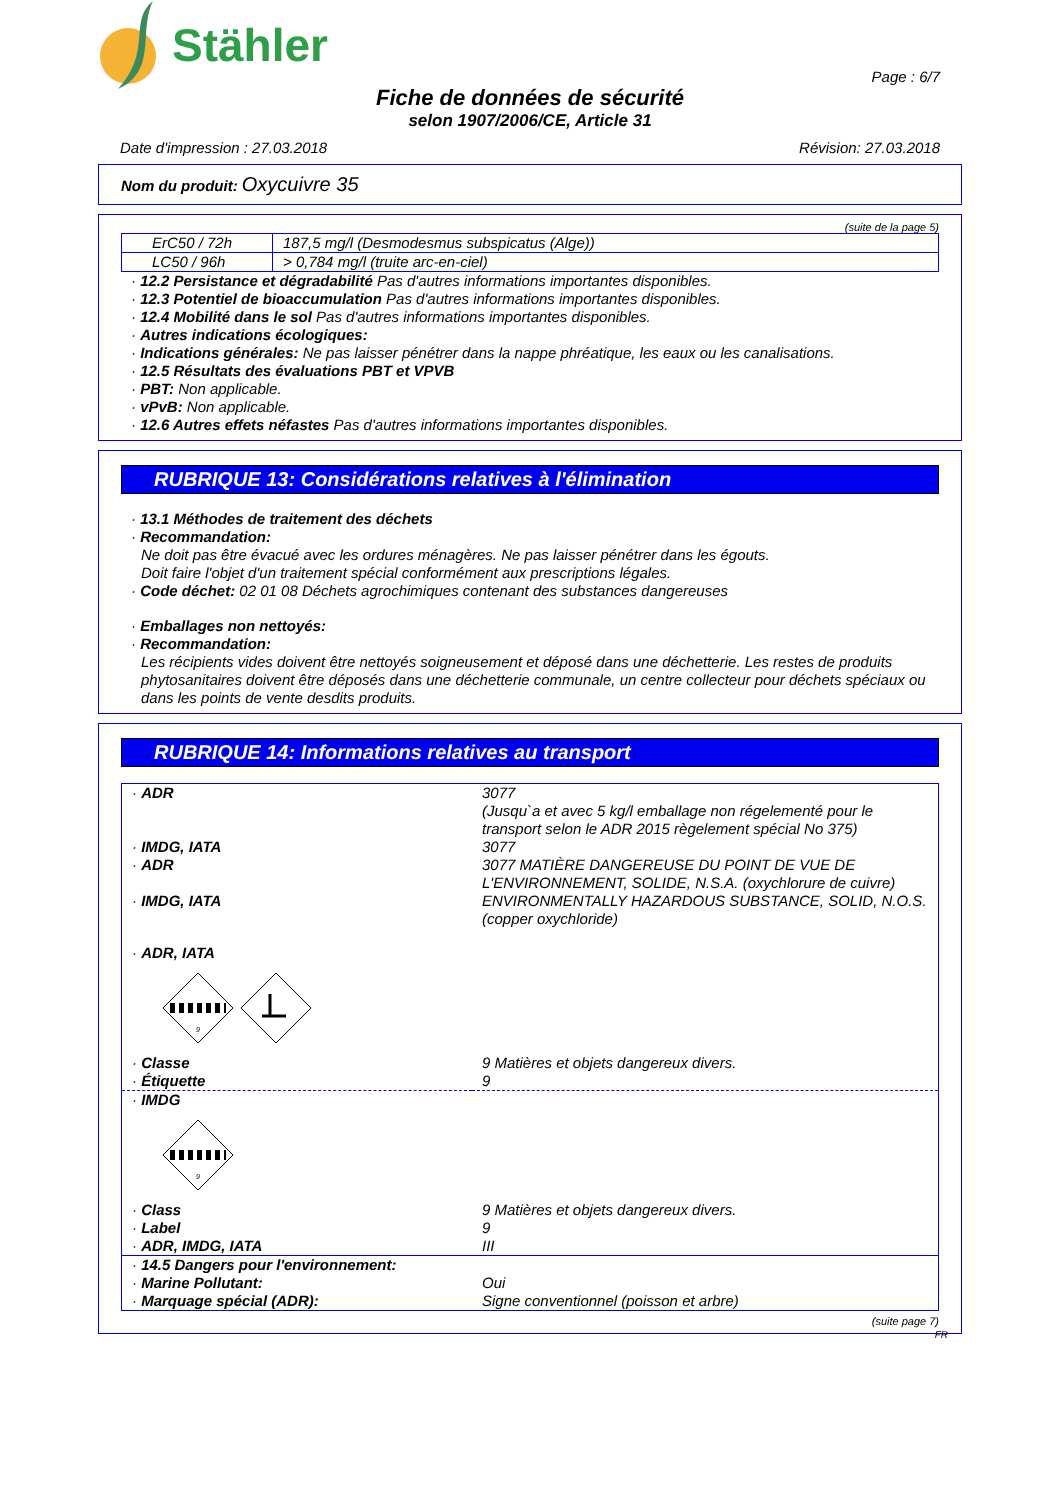Stähler
Page : 6/7
Fiche de données de sécurité
selon 1907/2006/CE, Article 31
Date d'impression : 27.03.2018 Révision: 27.03.2018
Nom du produit: Oxycuivre 35
(suite de la page 5)
| ErC50 / 72h | 187,5 mg/l (Desmodesmus subspicatus (Alge)) |
| LC50 / 96h | > 0,784 mg/l (truite arc-en-ciel) |
· 12.2 Persistance et dégradabilité Pas d'autres informations importantes disponibles.
· 12.3 Potentiel de bioaccumulation Pas d'autres informations importantes disponibles.
· 12.4 Mobilité dans le sol Pas d'autres informations importantes disponibles.
· Autres indications écologiques:
· Indications générales: Ne pas laisser pénétrer dans la nappe phréatique, les eaux ou les canalisations.
· 12.5 Résultats des évaluations PBT et VPVB
· PBT: Non applicable.
· vPvB: Non applicable.
· 12.6 Autres effets néfastes Pas d'autres informations importantes disponibles.
RUBRIQUE 13: Considérations relatives à l'élimination
· 13.1 Méthodes de traitement des déchets
· Recommandation:
Ne doit pas être évacué avec les ordures ménagères. Ne pas laisser pénétrer dans les égouts.
Doit faire l'objet d'un traitement spécial conformément aux prescriptions légales.
· Code déchet: 02 01 08 Déchets agrochimiques contenant des substances dangereuses
· Emballages non nettoyés:
· Recommandation:
Les récipients vides doivent être nettoyés soigneusement et déposé dans une déchetterie. Les restes de produits phytosanitaires doivent être déposés dans une déchetterie communale, un centre collecteur pour déchets spéciaux ou dans les points de vente desdits produits.
RUBRIQUE 14: Informations relatives au transport
| · ADR | 3077 (Jusqu`a et avec 5 kg/l emballage non régelementé pour le transport selon le ADR 2015 règelement spécial No 375) |
| · IMDG, IATA | 3077 |
| · ADR | 3077 MATIÈRE DANGEREUSE DU POINT DE VUE DE L'ENVIRONNEMENT, SOLIDE, N.S.A. (oxychlorure de cuivre) |
| · IMDG, IATA | ENVIRONMENTALLY HAZARDOUS SUBSTANCE, SOLID, N.O.S. (copper oxychloride) |
| · ADR, IATA 9 | |
| · Classe | 9 Matières et objets dangereux divers. |
| · Étiquette | 9 |
| · IMDG 9 | |
| · Class | 9 Matières et objets dangereux divers. |
| · Label | 9 |
| · ADR, IMDG, IATA | III |
| · 14.5 Dangers pour l'environnement: | |
| · Marine Pollutant: | Oui |
| · Marquage spécial (ADR): | Signe conventionnel (poisson et arbre) |
(suite page 7)
FR